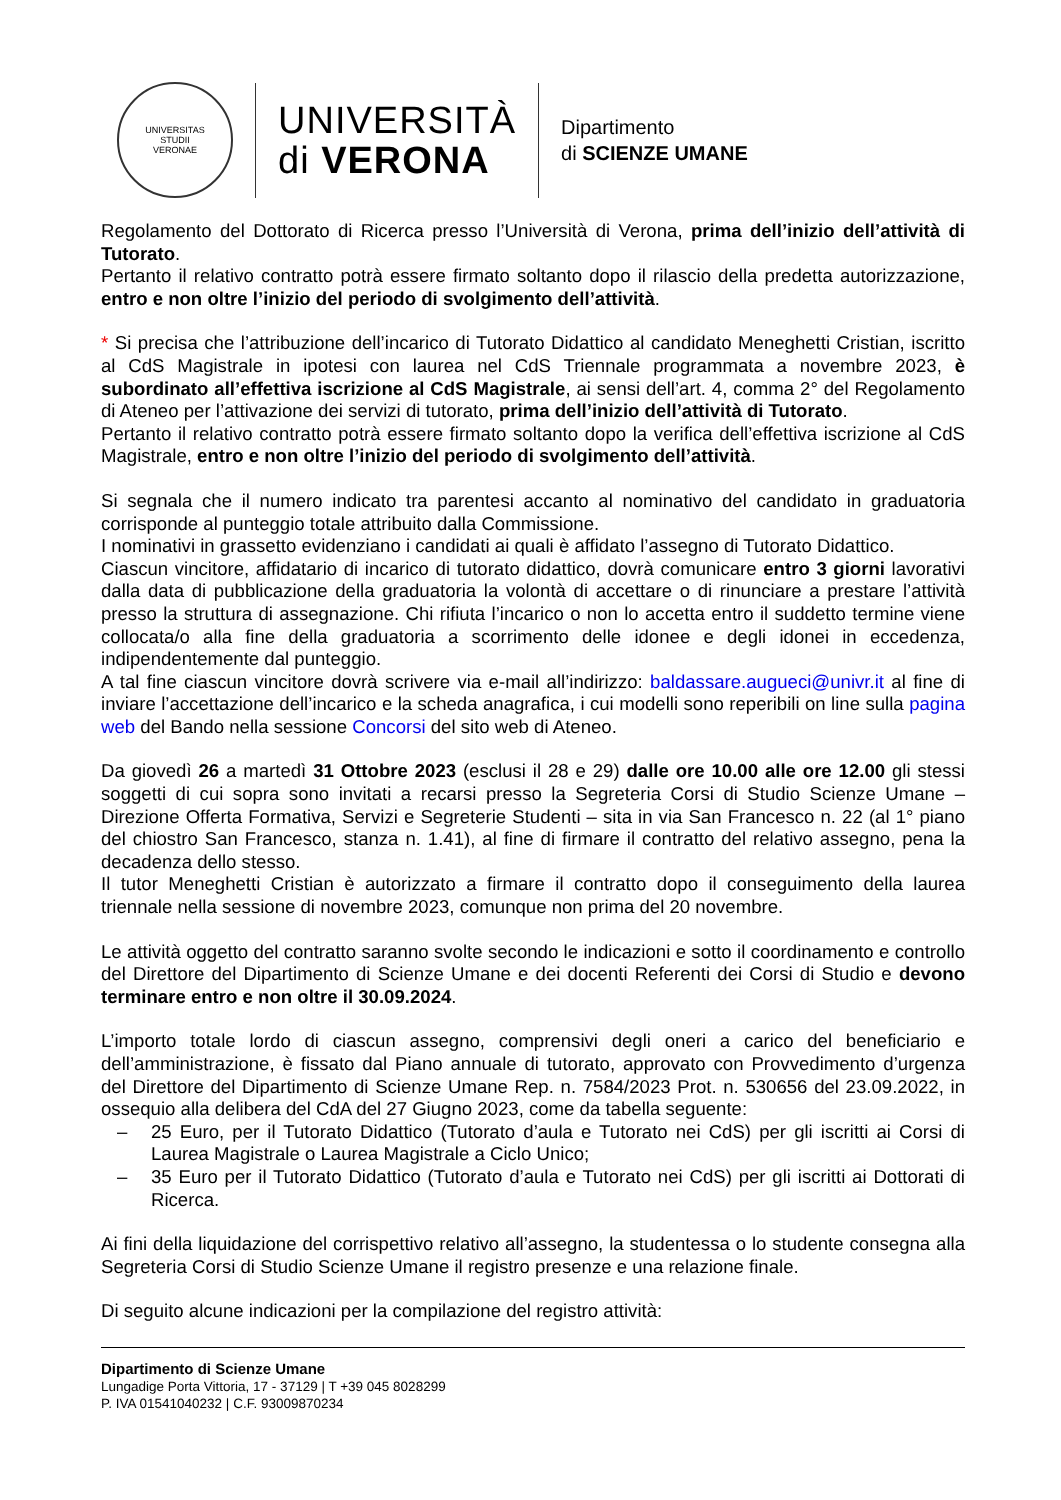UNIVERSITAS
STUDII
VERONAE
UNIVERSITÀ
di VERONA
Dipartimento
di SCIENZE UMANE
Regolamento del Dottorato di Ricerca presso l’Università di Verona, prima dell’inizio dell’attività di Tutorato.
Pertanto il relativo contratto potrà essere firmato soltanto dopo il rilascio della predetta autorizzazione, entro e non oltre l’inizio del periodo di svolgimento dell’attività.
* Si precisa che l’attribuzione dell’incarico di Tutorato Didattico al candidato Meneghetti Cristian, iscritto al CdS Magistrale in ipotesi con laurea nel CdS Triennale programmata a novembre 2023, è subordinato all’effettiva iscrizione al CdS Magistrale, ai sensi dell’art. 4, comma 2° del Regolamento di Ateneo per l’attivazione dei servizi di tutorato, prima dell’inizio dell’attività di Tutorato.
Pertanto il relativo contratto potrà essere firmato soltanto dopo la verifica dell’effettiva iscrizione al CdS Magistrale, entro e non oltre l’inizio del periodo di svolgimento dell’attività.
Si segnala che il numero indicato tra parentesi accanto al nominativo del candidato in graduatoria corrisponde al punteggio totale attribuito dalla Commissione.
I nominativi in grassetto evidenziano i candidati ai quali è affidato l’assegno di Tutorato Didattico.
Ciascun vincitore, affidatario di incarico di tutorato didattico, dovrà comunicare entro 3 giorni lavorativi dalla data di pubblicazione della graduatoria la volontà di accettare o di rinunciare a prestare l’attività presso la struttura di assegnazione. Chi rifiuta l’incarico o non lo accetta entro il suddetto termine viene collocata/o alla fine della graduatoria a scorrimento delle idonee e degli idonei in eccedenza, indipendentemente dal punteggio.
A tal fine ciascun vincitore dovrà scrivere via e-mail all’indirizzo: baldassare.augueci@univr.it al fine di inviare l’accettazione dell’incarico e la scheda anagrafica, i cui modelli sono reperibili on line sulla pagina web del Bando nella sessione Concorsi del sito web di Ateneo.
Da giovedì 26 a martedì 31 Ottobre 2023 (esclusi il 28 e 29) dalle ore 10.00 alle ore 12.00 gli stessi soggetti di cui sopra sono invitati a recarsi presso la Segreteria Corsi di Studio Scienze Umane – Direzione Offerta Formativa, Servizi e Segreterie Studenti – sita in via San Francesco n. 22 (al 1° piano del chiostro San Francesco, stanza n. 1.41), al fine di firmare il contratto del relativo assegno, pena la decadenza dello stesso.
Il tutor Meneghetti Cristian è autorizzato a firmare il contratto dopo il conseguimento della laurea triennale nella sessione di novembre 2023, comunque non prima del 20 novembre.
Le attività oggetto del contratto saranno svolte secondo le indicazioni e sotto il coordinamento e controllo del Direttore del Dipartimento di Scienze Umane e dei docenti Referenti dei Corsi di Studio e devono terminare entro e non oltre il 30.09.2024.
L’importo totale lordo di ciascun assegno, comprensivi degli oneri a carico del beneficiario e dell’amministrazione, è fissato dal Piano annuale di tutorato, approvato con Provvedimento d’urgenza del Direttore del Dipartimento di Scienze Umane Rep. n. 7584/2023 Prot. n. 530656 del 23.09.2022, in ossequio alla delibera del CdA del 27 Giugno 2023, come da tabella seguente:
– 25 Euro, per il Tutorato Didattico (Tutorato d’aula e Tutorato nei CdS) per gli iscritti ai Corsi di Laurea Magistrale o Laurea Magistrale a Ciclo Unico;
– 35 Euro per il Tutorato Didattico (Tutorato d’aula e Tutorato nei CdS) per gli iscritti ai Dottorati di Ricerca.
Ai fini della liquidazione del corrispettivo relativo all’assegno, la studentessa o lo studente consegna alla Segreteria Corsi di Studio Scienze Umane il registro presenze e una relazione finale.
Di seguito alcune indicazioni per la compilazione del registro attività:
Dipartimento di Scienze Umane
Lungadige Porta Vittoria, 17 - 37129 | T +39 045 8028299
P. IVA 01541040232 | C.F. 93009870234